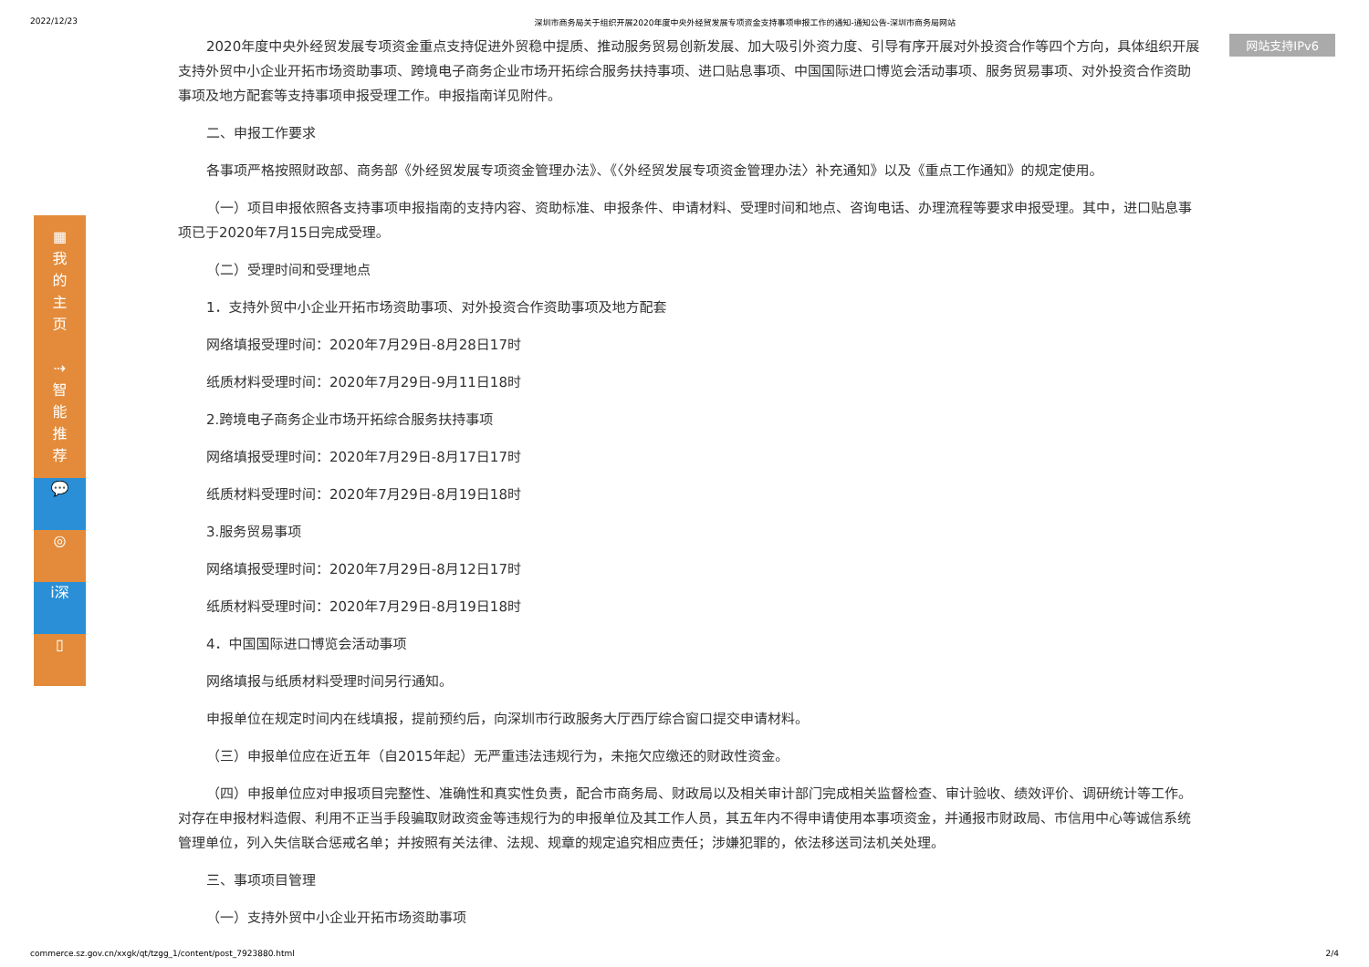2022/12/23 深圳市商务局关于组织开展2020年度中央外经贸发展专项资金支持事项申报工作的通知-通知公告-深圳市商务局网站
网站支持IPv6
▦
我
的
主
页
⇢
智
能
推
荐
💬
◎
i深
▯
2020年度中央外经贸发展专项资金重点支持促进外贸稳中提质、推动服务贸易创新发展、加大吸引外资力度、引导有序开展对外投资合作等四个方向，具体组织开展支持外贸中小企业开拓市场资助事项、跨境电子商务企业市场开拓综合服务扶持事项、进口贴息事项、中国国际进口博览会活动事项、服务贸易事项、对外投资合作资助事项及地方配套等支持事项申报受理工作。申报指南详见附件。
二、申报工作要求
各事项严格按照财政部、商务部《外经贸发展专项资金管理办法》、《〈外经贸发展专项资金管理办法〉补充通知》以及《重点工作通知》的规定使用。
（一）项目申报依照各支持事项申报指南的支持内容、资助标准、申报条件、申请材料、受理时间和地点、咨询电话、办理流程等要求申报受理。其中，进口贴息事项已于2020年7月15日完成受理。
（二）受理时间和受理地点
1．支持外贸中小企业开拓市场资助事项、对外投资合作资助事项及地方配套
网络填报受理时间：2020年7月29日-8月28日17时
纸质材料受理时间：2020年7月29日-9月11日18时
2.跨境电子商务企业市场开拓综合服务扶持事项
网络填报受理时间：2020年7月29日-8月17日17时
纸质材料受理时间：2020年7月29日-8月19日18时
3.服务贸易事项
网络填报受理时间：2020年7月29日-8月12日17时
纸质材料受理时间：2020年7月29日-8月19日18时
4．中国国际进口博览会活动事项
网络填报与纸质材料受理时间另行通知。
申报单位在规定时间内在线填报，提前预约后，向深圳市行政服务大厅西厅综合窗口提交申请材料。
（三）申报单位应在近五年（自2015年起）无严重违法违规行为，未拖欠应缴还的财政性资金。
（四）申报单位应对申报项目完整性、准确性和真实性负责，配合市商务局、财政局以及相关审计部门完成相关监督检查、审计验收、绩效评价、调研统计等工作。对存在申报材料造假、利用不正当手段骗取财政资金等违规行为的申报单位及其工作人员，其五年内不得申请使用本事项资金，并通报市财政局、市信用中心等诚信系统管理单位，列入失信联合惩戒名单；并按照有关法律、法规、规章的规定追究相应责任；涉嫌犯罪的，依法移送司法机关处理。
三、事项项目管理
（一）支持外贸中小企业开拓市场资助事项
commerce.sz.gov.cn/xxgk/qt/tzgg_1/content/post_7923880.html 2/4